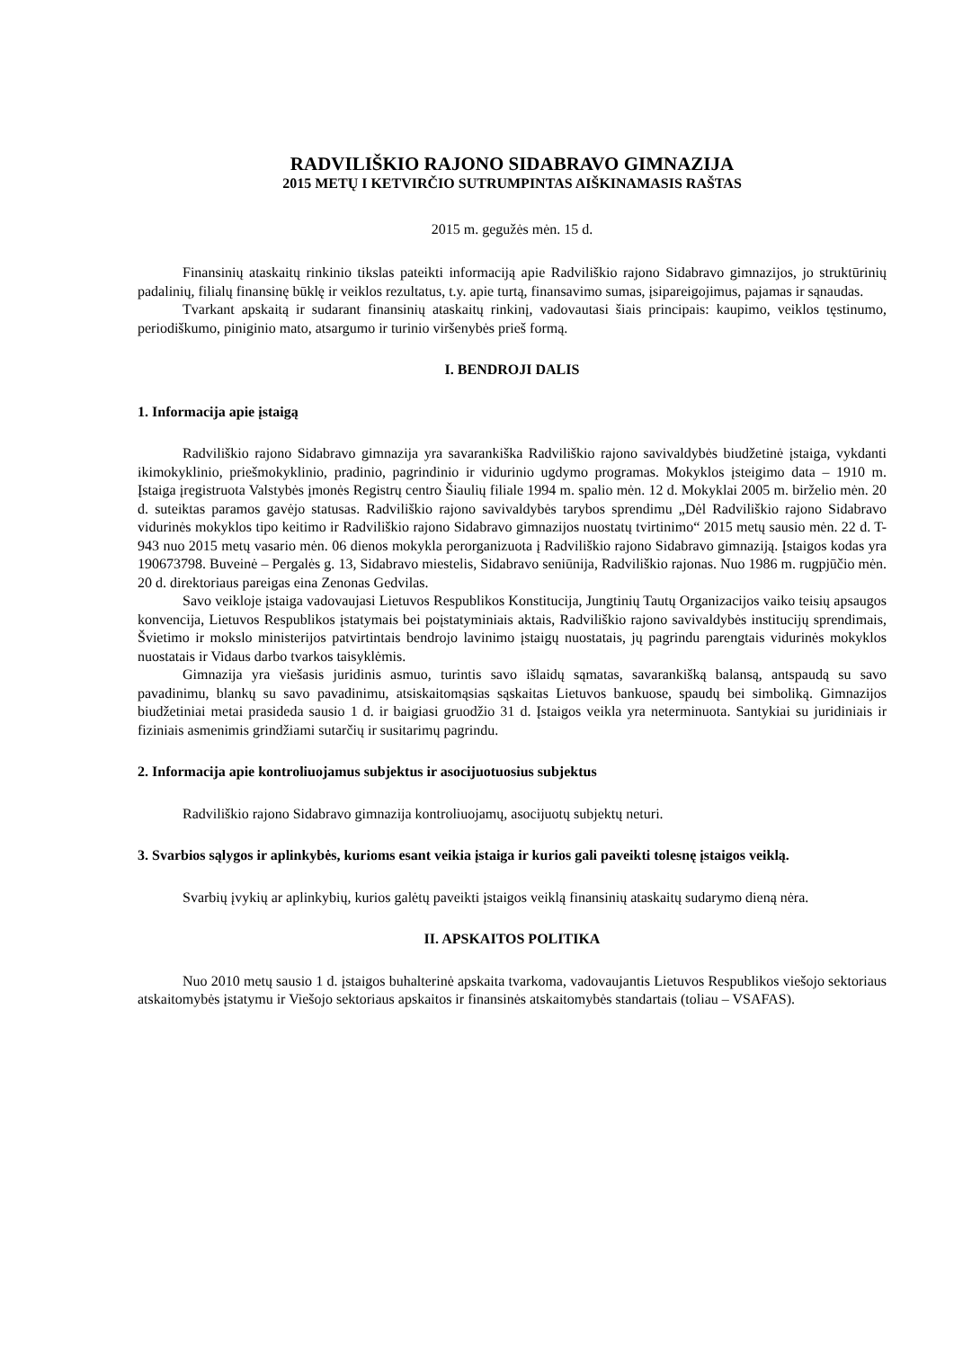RADVILIŠKIO RAJONO SIDABRAVO GIMNAZIJA
2015 METŲ I KETVIRČIO SUTRUMPINTAS AIŠKINAMASIS RAŠTAS
2015 m. gegužės mėn. 15 d.
Finansinių ataskaitų rinkinio tikslas pateikti informaciją apie Radviliškio rajono Sidabravo gimnazijos, jo struktūrinių padalinių, filialų finansinę būklę ir veiklos rezultatus, t.y. apie turtą, finansavimo sumas, įsipareigojimus, pajamas ir sąnaudas.
Tvarkant apskaitą ir sudarant finansinių ataskaitų rinkinį, vadovautasi šiais principais: kaupimo, veiklos tęstinumo, periodiškumo, piniginio mato, atsargumo ir turinio viršenybės prieš formą.
I. BENDROJI DALIS
1. Informacija apie įstaigą
Radviliškio rajono Sidabravo gimnazija yra savarankiška Radviliškio rajono savivaldybės biudžetinė įstaiga, vykdanti ikimokyklinio, priešmokyklinio, pradinio, pagrindinio ir vidurinio ugdymo programas. Mokyklos įsteigimo data – 1910 m. Įstaiga įregistruota Valstybės įmonės Registrų centro Šiaulių filiale 1994 m. spalio mėn. 12 d. Mokyklai 2005 m. birželio mėn. 20 d. suteiktas paramos gavėjo statusas. Radviliškio rajono savivaldybės tarybos sprendimu „Dėl Radviliškio rajono Sidabravo vidurinės mokyklos tipo keitimo ir Radviliškio rajono Sidabravo gimnazijos nuostatų tvirtinimo“ 2015 metų sausio mėn. 22 d. T-943 nuo 2015 metų vasario mėn. 06 dienos mokykla perorganizuota į Radviliškio rajono Sidabravo gimnaziją. Įstaigos kodas yra 190673798. Buveinė – Pergalės g. 13, Sidabravo miestelis, Sidabravo seniūnija, Radviliškio rajonas. Nuo 1986 m. rugpjūčio mėn. 20 d. direktoriaus pareigas eina Zenonas Gedvilas.
Savo veikloje įstaiga vadovaujasi Lietuvos Respublikos Konstitucija, Jungtinių Tautų Organizacijos vaiko teisių apsaugos konvencija, Lietuvos Respublikos įstatymais bei poįstatyminiais aktais, Radviliškio rajono savivaldybės institucijų sprendimais, Švietimo ir mokslo ministerijos patvirtintais bendrojo lavinimo įstaigų nuostatais, jų pagrindu parengtais vidurinės mokyklos nuostatais ir Vidaus darbo tvarkos taisyklėmis.
Gimnazija yra viešasis juridinis asmuo, turintis savo išlaidų sąmatas, savarankišką balansą, antspaudą su savo pavadinimu, blankų su savo pavadinimu, atsiskaitomąsias sąskaitas Lietuvos bankuose, spaudų bei simboliką. Gimnazijos biudžetiniai metai prasideda sausio 1 d. ir baigiasi gruodžio 31 d. Įstaigos veikla yra neterminuota. Santykiai su juridiniais ir fiziniais asmenimis grindžiami sutarčių ir susitarimų pagrindu.
2. Informacija apie kontroliuojamus subjektus ir asocijuotuosius subjektus
Radviliškio rajono Sidabravo gimnazija kontroliuojamų, asocijuotų subjektų neturi.
3. Svarbios sąlygos ir aplinkybės, kurioms esant veikia įstaiga ir kurios gali paveikti tolesnę įstaigos veiklą.
Svarbių įvykių ar aplinkybių, kurios galėtų paveikti įstaigos veiklą finansinių ataskaitų sudarymo dieną nėra.
II. APSKAITOS POLITIKA
Nuo 2010 metų sausio 1 d. įstaigos buhalterinė apskaita tvarkoma, vadovaujantis Lietuvos Respublikos viešojo sektoriaus atskaitomybės įstatymu ir Viešojo sektoriaus apskaitos ir finansinės atskaitomybės standartais (toliau – VSAFAS).